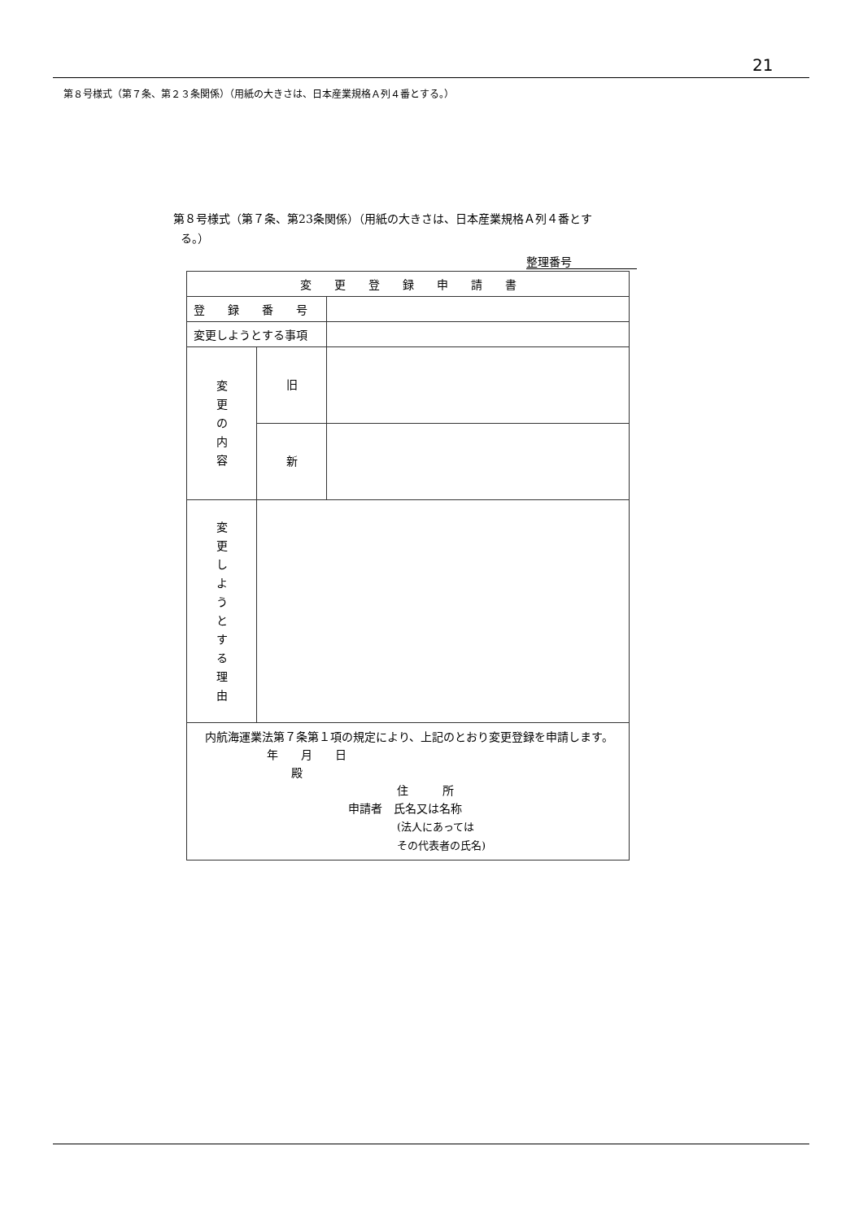21
第８号様式（第７条、第２３条関係）（用紙の大きさは、日本産業規格Ａ列４番とする。）
第８号様式（第７条、第23条関係）（用紙の大きさは、日本産業規格Ａ列４番とす
る。）
整理番号
| 変 更 登 録 申 請 書 | | |
| 登 録 番 号 | | |
| 変更しようとする事項 | | |
| 変 更 の 内 容 | 旧 | |
| | 新 | |
| 変 更 し よ う と す る 理 由 | | |
| 内航海運業法第７条第１項の規定により、上記のとおり変更登録を申請します。 年 月 日 殿 住 所 申請者 氏名又は名称 (法人にあっては その代表者の氏名) | | |